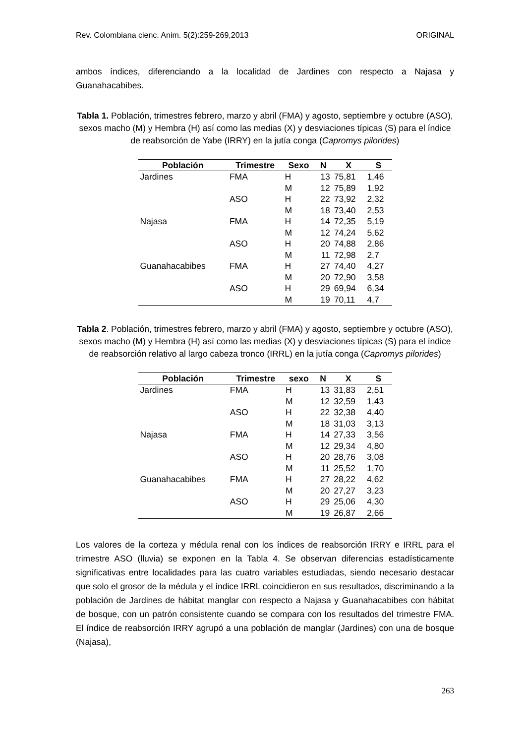Rev. Colombiana cienc. Anim. 5(2):259-269,2013 ORIGINAL
ambos índices, diferenciando a la localidad de Jardines con respecto a Najasa y Guanahacabibes.
Tabla 1. Población, trimestres febrero, marzo y abril (FMA) y agosto, septiembre y octubre (ASO), sexos macho (M) y Hembra (H) así como las medias (X) y desviaciones típicas (S) para el índice de reabsorción de Yabe (IRRY) en la jutía conga (Capromys pilorides)
| Población | Trimestre | Sexo | N | X | S |
| --- | --- | --- | --- | --- | --- |
| Jardines | FMA | H | 13 | 75,81 | 1,46 |
| | | M | 12 | 75,89 | 1,92 |
| | ASO | H | 22 | 73,92 | 2,32 |
| | | M | 18 | 73,40 | 2,53 |
| Najasa | FMA | H | 14 | 72,35 | 5,19 |
| | | M | 12 | 74,24 | 5,62 |
| | ASO | H | 20 | 74,88 | 2,86 |
| | | M | 11 | 72,98 | 2,7 |
| Guanahacabibes | FMA | H | 27 | 74,40 | 4,27 |
| | | M | 20 | 72,90 | 3,58 |
| | ASO | H | 29 | 69,94 | 6,34 |
| | | M | 19 | 70,11 | 4,7 |
Tabla 2. Población, trimestres febrero, marzo y abril (FMA) y agosto, septiembre y octubre (ASO), sexos macho (M) y Hembra (H) así como las medias (X) y desviaciones típicas (S) para el índice de reabsorción relativo al largo cabeza tronco (IRRL) en la jutía conga (Capromys pilorides)
| Población | Trimestre | sexo | N | X | S |
| --- | --- | --- | --- | --- | --- |
| Jardines | FMA | H | 13 | 31,83 | 2,51 |
| | | M | 12 | 32,59 | 1,43 |
| | ASO | H | 22 | 32,38 | 4,40 |
| | | M | 18 | 31,03 | 3,13 |
| Najasa | FMA | H | 14 | 27,33 | 3,56 |
| | | M | 12 | 29,34 | 4,80 |
| | ASO | H | 20 | 28,76 | 3,08 |
| | | M | 11 | 25,52 | 1,70 |
| Guanahacabibes | FMA | H | 27 | 28,22 | 4,62 |
| | | M | 20 | 27,27 | 3,23 |
| | ASO | H | 29 | 25,06 | 4,30 |
| | | M | 19 | 26,87 | 2,66 |
Los valores de la corteza y médula renal con los índices de reabsorción IRRY e IRRL para el trimestre ASO (lluvia) se exponen en la Tabla 4. Se observan diferencias estadísticamente significativas entre localidades para las cuatro variables estudiadas, siendo necesario destacar que solo el grosor de la médula y el índice IRRL coincidieron en sus resultados, discriminando a la población de Jardines de hábitat manglar con respecto a Najasa y Guanahacabibes con hábitat de bosque, con un patrón consistente cuando se compara con los resultados del trimestre FMA. El índice de reabsorción IRRY agrupó a una población de manglar (Jardines) con una de bosque (Najasa),
263